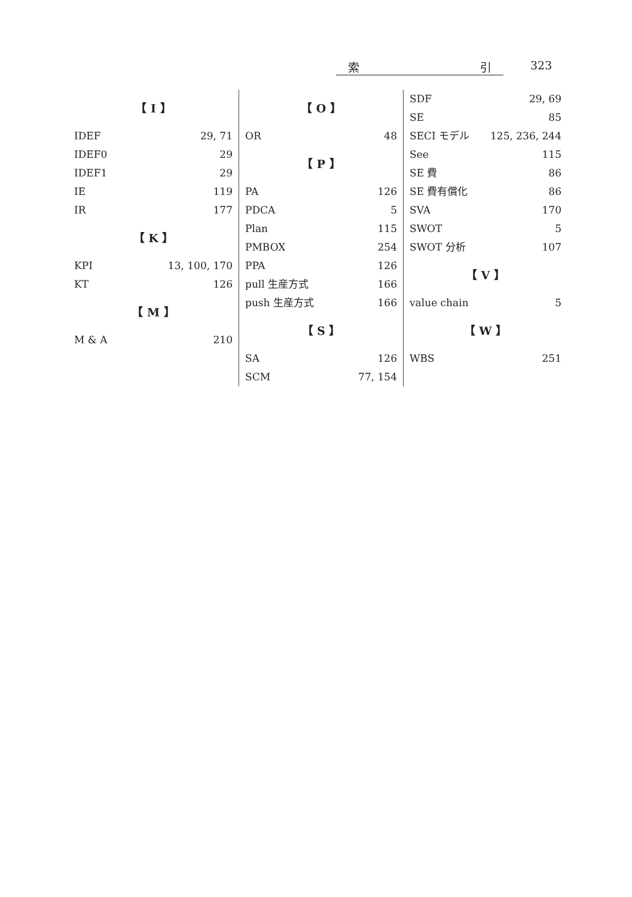索 引 323
【 I 】
IDEF 29, 71
IDEF0 29
IDEF1 29
IE 119
IR 177
【 K 】
KPI 13, 100, 170
KT 126
【 M 】
M & A 210
【 O 】
OR 48
【 P 】
PA 126
PDCA 5
Plan 115
PMBOX 254
PPA 126
pull 生産方式 166
push 生産方式 166
【 S 】
SA 126
SCM 77, 154
SDF 29, 69
SE 85
SECI モデル 125, 236, 244
See 115
SE 費 86
SE 費有償化 86
SVA 170
SWOT 5
SWOT 分析 107
【 V 】
value chain 5
【 W 】
WBS 251